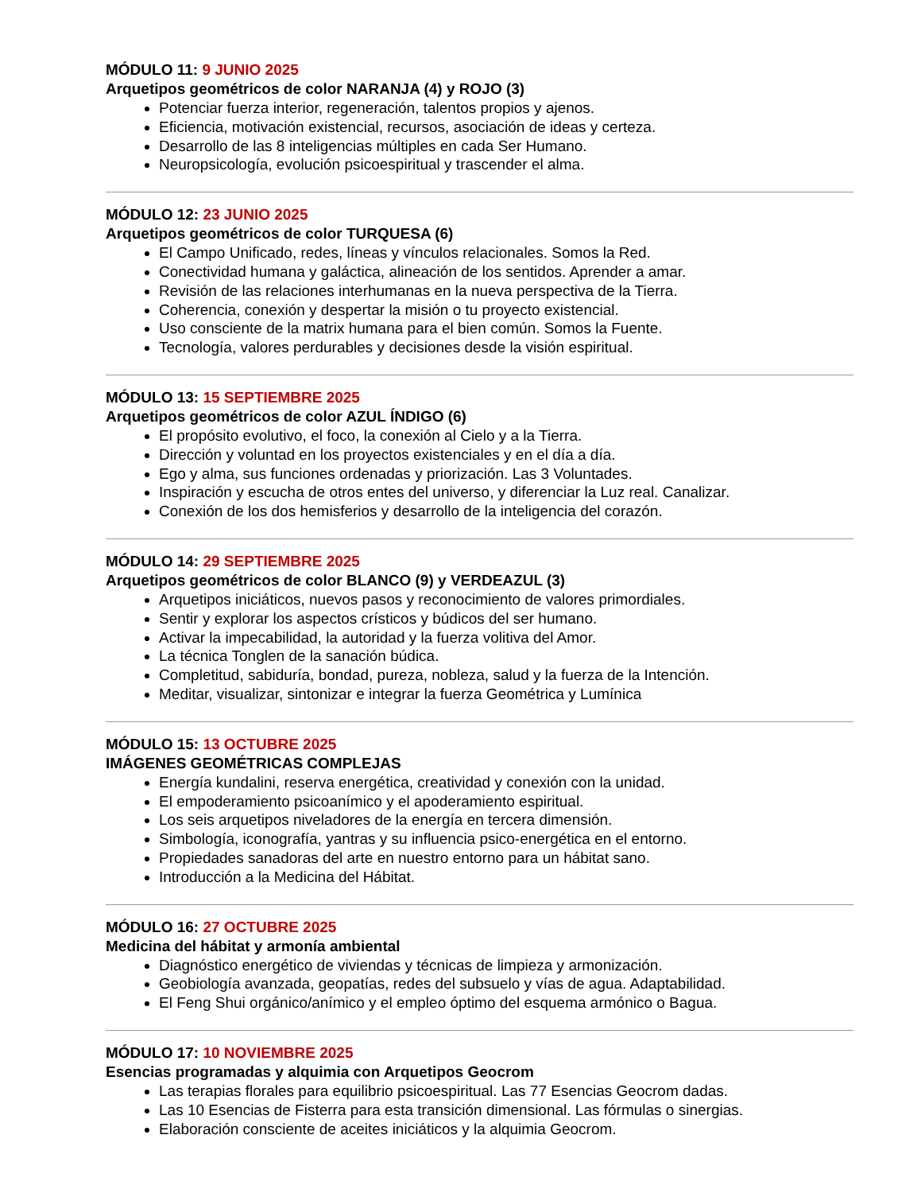MÓDULO 11: 9 JUNIO 2025
Arquetipos geométricos de color NARANJA (4) y ROJO (3)
Potenciar fuerza interior, regeneración, talentos propios y ajenos.
Eficiencia, motivación existencial, recursos, asociación de ideas y certeza.
Desarrollo de las 8 inteligencias múltiples en cada Ser Humano.
Neuropsicología, evolución psicoespiritual y trascender el alma.
MÓDULO 12: 23 JUNIO 2025
Arquetipos geométricos de color TURQUESA (6)
El Campo Unificado, redes, líneas y vínculos relacionales. Somos la Red.
Conectividad humana y galáctica, alineación de los sentidos. Aprender a amar.
Revisión de las relaciones interhumanas en la nueva perspectiva de la Tierra.
Coherencia, conexión y despertar la misión o tu proyecto existencial.
Uso consciente de la matrix humana para el bien común. Somos la Fuente.
Tecnología, valores perdurables y decisiones desde la visión espiritual.
MÓDULO 13: 15 SEPTIEMBRE 2025
Arquetipos geométricos de color AZUL ÍNDIGO (6)
El propósito evolutivo, el foco, la conexión al Cielo y a la Tierra.
Dirección y voluntad en los proyectos existenciales y en el día a día.
Ego y alma, sus funciones ordenadas y priorización. Las 3 Voluntades.
Inspiración y escucha de otros entes del universo, y diferenciar la Luz real. Canalizar.
Conexión de los dos hemisferios y desarrollo de la inteligencia del corazón.
MÓDULO 14: 29 SEPTIEMBRE 2025
Arquetipos geométricos de color BLANCO (9) y VERDEAZUL (3)
Arquetipos iniciáticos, nuevos pasos y reconocimiento de valores primordiales.
Sentir y explorar los aspectos crísticos y búdicos del ser humano.
Activar la impecabilidad, la autoridad y la fuerza volitiva del Amor.
La técnica Tonglen de la sanación búdica.
Completitud, sabiduría, bondad, pureza, nobleza, salud y la fuerza de la Intención.
Meditar, visualizar, sintonizar e integrar la fuerza Geométrica y Lumínica
MÓDULO 15: 13 OCTUBRE 2025
IMÁGENES GEOMÉTRICAS COMPLEJAS
Energía kundalini, reserva energética, creatividad y conexión con la unidad.
El empoderamiento psicoanímico y el apoderamiento espiritual.
Los seis arquetipos niveladores de la energía en tercera dimensión.
Simbología, iconografía, yantras y su influencia psico-energética en el entorno.
Propiedades sanadoras del arte en nuestro entorno para un hábitat sano.
Introducción a la Medicina del Hábitat.
MÓDULO 16: 27 OCTUBRE 2025
Medicina del hábitat y armonía ambiental
Diagnóstico energético de viviendas y técnicas de limpieza y armonización.
Geobiología avanzada, geopatías, redes del subsuelo y vías de agua. Adaptabilidad.
El Feng Shui orgánico/anímico y el empleo óptimo del esquema armónico o Bagua.
MÓDULO 17: 10 NOVIEMBRE 2025
Esencias programadas y alquimia con Arquetipos Geocrom
Las terapias florales para equilibrio psicoespiritual. Las 77 Esencias Geocrom dadas.
Las 10 Esencias de Fisterra para esta transición dimensional. Las fórmulas o sinergias.
Elaboración consciente de aceites iniciáticos y la alquimia Geocrom.